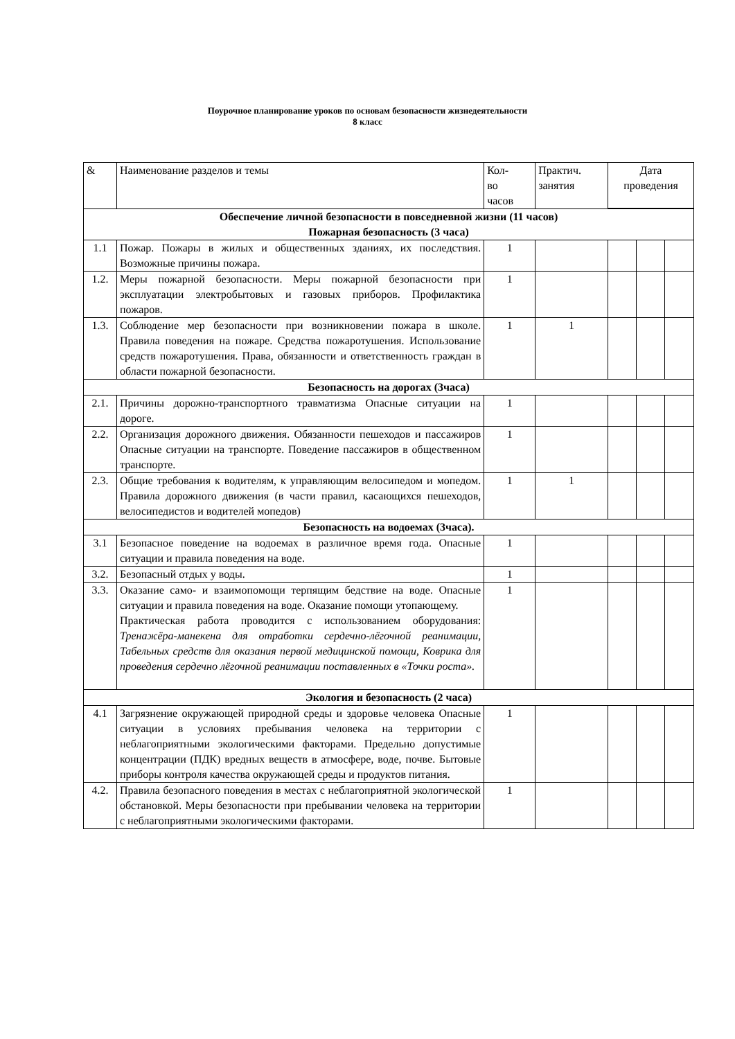Поурочное планирование уроков по основам безопасности жизнедеятельности
8 класс
| & | Наименование разделов и темы | Кол- во часов | Практич. занятия | Дата проведения | | |
| --- | --- | --- | --- | --- | --- | --- |
| Обеспечение личной безопасности в повседневной жизни (11 часов) Пожарная безопасность (3 часа) | | | | | | |
| 1.1 | Пожар. Пожары в жилых и общественных зданиях, их последствия. Возможные причины пожара. | 1 | | | | |
| 1.2. | Меры пожарной безопасности. Меры пожарной безопасности при эксплуатации электробытовых и газовых приборов. Профилактика пожаров. | 1 | | | | |
| 1.3. | Соблюдение мер безопасности при возникновении пожара в школе. Правила поведения на пожаре. Средства пожаротушения. Использование средств пожаротушения. Права, обязанности и ответственность граждан в области пожарной безопасности. | 1 | 1 | | | |
| Безопасность на дорогах (3часа) | | | | | | |
| 2.1. | Причины дорожно-транспортного травматизма Опасные ситуации на дороге. | 1 | | | | |
| 2.2. | Организация дорожного движения. Обязанности пешеходов и пассажиров Опасные ситуации на транспорте. Поведение пассажиров в общественном транспорте. | 1 | | | | |
| 2.3. | Общие требования к водителям, к управляющим велосипедом и мопедом. Правила дорожного движения (в части правил, касающихся пешеходов, велосипедистов и водителей мопедов) | 1 | 1 | | | |
| Безопасность на водоемах (3часа). | | | | | | |
| 3.1 | Безопасное поведение на водоемах в различное время года. Опасные ситуации и правила поведения на воде. | 1 | | | | |
| 3.2. | Безопасный отдых у воды. | 1 | | | | |
| 3.3. | Оказание само- и взаимопомощи терпящим бедствие на воде. Опасные ситуации и правила поведения на воде. Оказание помощи утопающему. Практическая работа проводится с использованием оборудования: Тренажёра-манекена для отработки сердечно-лёгочной реанимации, Табельных средств для оказания первой медицинской помощи, Коврика для проведения сердечно лёгочной реанимации поставленных в «Точки роста». | 1 | | | | |
| Экология и безопасность (2 часа) | | | | | | |
| 4.1 | Загрязнение окружающей природной среды и здоровье человека Опасные ситуации в условиях пребывания человека на территории с неблагоприятными экологическими факторами. Предельно допустимые концентрации (ПДК) вредных веществ в атмосфере, воде, почве. Бытовые приборы контроля качества окружающей среды и продуктов питания. | 1 | | | | |
| 4.2. | Правила безопасного поведения в местах с неблагоприятной экологической обстановкой. Меры безопасности при пребывании человека на территории с неблагоприятными экологическими факторами. | 1 | | | | |